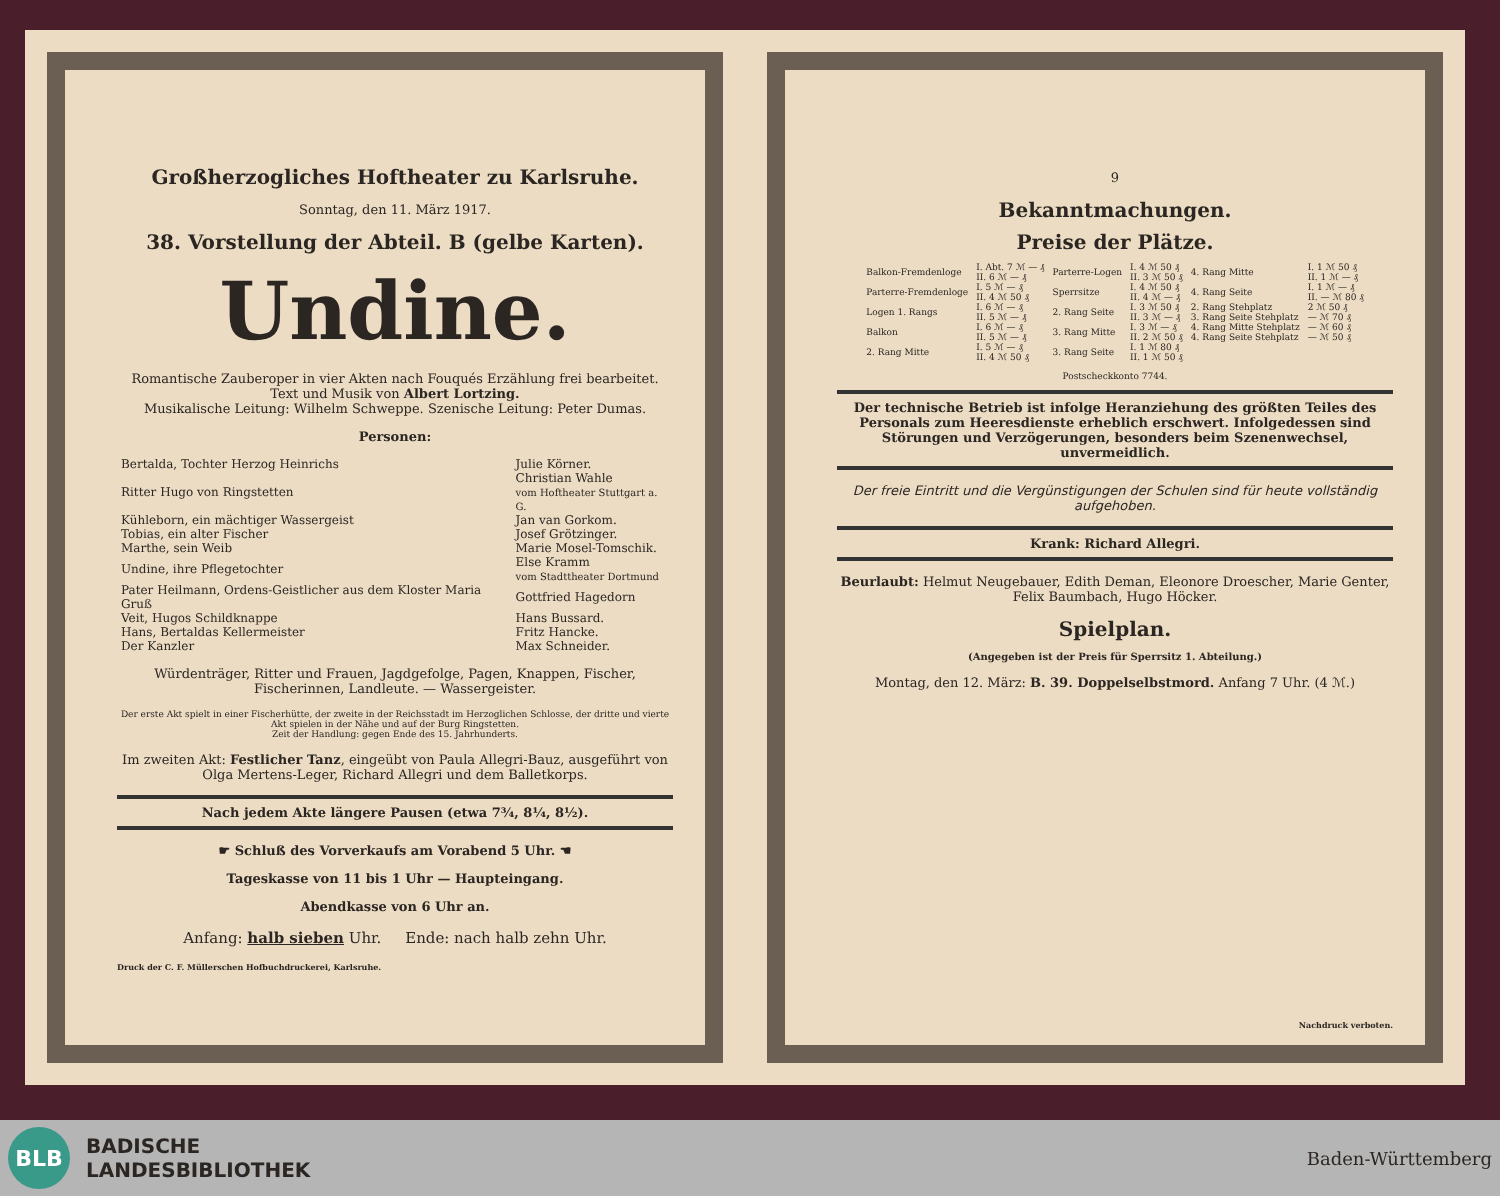Großherzogliches Hoftheater zu Karlsruhe.
Sonntag, den 11. März 1917.
38. Vorstellung der Abteil. B (gelbe Karten).
Undine.
Romantische Zauberoper in vier Akten nach Fouqués Erzählung frei bearbeitet.
Text und Musik von Albert Lortzing.
Musikalische Leitung: Wilhelm Schweppe. Szenische Leitung: Peter Dumas.
Personen:
| Bertalda, Tochter Herzog Heinrichs | Julie Körner. |
| Ritter Hugo von Ringstetten | Christian Wahle vom Hoftheater Stuttgart a. G. |
| Kühleborn, ein mächtiger Wassergeist | Jan van Gorkom. |
| Tobias, ein alter Fischer | Josef Grötzinger. |
| Marthe, sein Weib | Marie Mosel-Tomschik. |
| Undine, ihre Pflegetochter | Else Kramm vom Stadttheater Dortmund |
| Pater Heilmann, Ordens-Geistlicher aus dem Kloster Maria Gruß | Gottfried Hagedorn |
| Veit, Hugos Schildknappe | Hans Bussard. |
| Hans, Bertaldas Kellermeister | Fritz Hancke. |
| Der Kanzler | Max Schneider. |
Würdenträger, Ritter und Frauen, Jagdgefolge, Pagen, Knappen, Fischer, Fischerinnen, Landleute. — Wassergeister.
Der erste Akt spielt in einer Fischerhütte, der zweite in der Reichsstadt im Herzoglichen Schlosse, der dritte und vierte Akt spielen in der Nähe und auf der Burg Ringstetten.
Zeit der Handlung: gegen Ende des 15. Jahrhunderts.
Im zweiten Akt: Festlicher Tanz, eingeübt von Paula Allegri-Bauz, ausgeführt von Olga Mertens-Leger, Richard Allegri und dem Balletkorps.
Nach jedem Akte längere Pausen (etwa 7¾, 8¼, 8½).
☛ Schluß des Vorverkaufs am Vorabend 5 Uhr. ☚
Tageskasse von 11 bis 1 Uhr — Haupteingang.
Abendkasse von 6 Uhr an.
Anfang: halb sieben Uhr. Ende: nach halb zehn Uhr.
Druck der C. F. Müllerschen Hofbuchdruckerei, Karlsruhe.
9
Bekanntmachungen.
Preise der Plätze.
| Balkon-Fremdenloge | I. Abt. 7 ℳ — ₰ II. 6 ℳ — ₰ | Parterre-Logen | I. 4 ℳ 50 ₰ II. 3 ℳ 50 ₰ | 4. Rang Mitte | I. 1 ℳ 50 ₰ II. 1 ℳ — ₰ |
| Parterre-Fremdenloge | I. 5 ℳ — ₰ II. 4 ℳ 50 ₰ | Sperrsitze | I. 4 ℳ 50 ₰ II. 4 ℳ — ₰ | 4. Rang Seite | I. 1 ℳ — ₰ II. — ℳ 80 ₰ |
| Logen 1. Rangs | I. 6 ℳ — ₰ II. 5 ℳ — ₰ | 2. Rang Seite | I. 3 ℳ 50 ₰ II. 3 ℳ — ₰ | 2. Rang Stehplatz 3. Rang Seite Stehplatz | 2 ℳ 50 ₰ — ℳ 70 ₰ |
| Balkon | I. 6 ℳ — ₰ II. 5 ℳ — ₰ | 3. Rang Mitte | I. 3 ℳ — ₰ II. 2 ℳ 50 ₰ | 4. Rang Mitte Stehplatz 4. Rang Seite Stehplatz | — ℳ 60 ₰ — ℳ 50 ₰ |
| 2. Rang Mitte | I. 5 ℳ — ₰ II. 4 ℳ 50 ₰ | 3. Rang Seite | I. 1 ℳ 80 ₰ II. 1 ℳ 50 ₰ | | |
Postscheckkonto 7744.
Der technische Betrieb ist infolge Heranziehung des größten Teiles des Personals zum Heeresdienste erheblich erschwert. Infolgedessen sind Störungen und Verzögerungen, besonders beim Szenenwechsel, unvermeidlich.
Der freie Eintritt und die Vergünstigungen der Schulen sind für heute vollständig aufgehoben.
Krank: Richard Allegri.
Beurlaubt: Helmut Neugebauer, Edith Deman, Eleonore Droescher, Marie Genter, Felix Baumbach, Hugo Höcker.
Spielplan.
(Angegeben ist der Preis für Sperrsitz 1. Abteilung.)
Montag, den 12. März: B. 39. Doppelselbstmord. Anfang 7 Uhr. (4 ℳ.)
Nachdruck verboten.
BLB
BADISCHE
LANDESBIBLIOTHEK
Baden-Württemberg